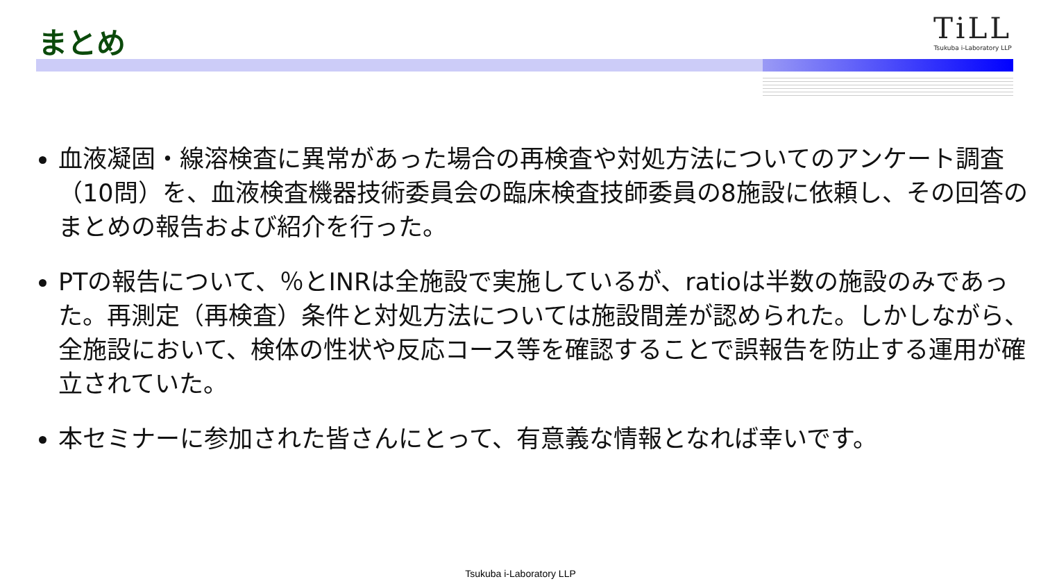まとめ
TiLL
Tsukuba i-Laboratory LLP
血液凝固・線溶検査に異常があった場合の再検査や対処方法についてのアンケート調査（10問）を、血液検査機器技術委員会の臨床検査技師委員の8施設に依頼し、その回答のまとめの報告および紹介を行った。
PTの報告について、％とINRは全施設で実施しているが、ratioは半数の施設のみであった。再測定（再検査）条件と対処方法については施設間差が認められた。しかしながら、全施設において、検体の性状や反応コース等を確認することで誤報告を防止する運用が確立されていた。
本セミナーに参加された皆さんにとって、有意義な情報となれば幸いです。
Tsukuba i-Laboratory LLP